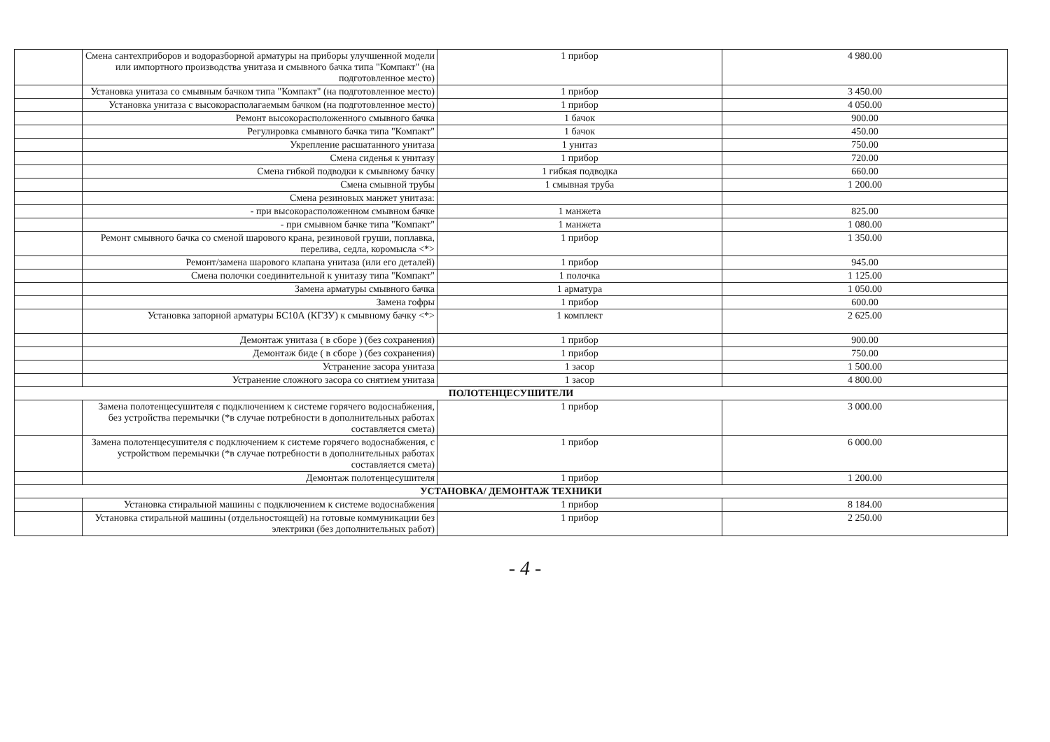| | Смена сантехприборов и водоразборной арматуры на приборы улучшенной модели или импортного производства унитаза и смывного бачка типа "Компакт" (на подготовленное место) | 1 прибор | 4 980.00 |
| | Установка унитаза со смывным бачком типа "Компакт" (на подготовленное место) | 1 прибор | 3 450.00 |
| | Установка унитаза с высокорасполагаемым бачком (на подготовленное место) | 1 прибор | 4 050.00 |
| | Ремонт высокорасположенного смывного бачка | 1 бачок | 900.00 |
| | Регулировка смывного бачка типа "Компакт" | 1 бачок | 450.00 |
| | Укрепление расшатанного унитаза | 1 унитаз | 750.00 |
| | Смена сиденья к унитазу | 1 прибор | 720.00 |
| | Смена гибкой подводки к смывному бачку | 1 гибкая подводка | 660.00 |
| | Смена смывной трубы | 1 смывная труба | 1 200.00 |
| | Смена резиновых манжет унитаза: | | |
| | - при высокорасположенном смывном бачке | 1 манжета | 825.00 |
| | - при смывном бачке типа "Компакт" | 1 манжета | 1 080.00 |
| | Ремонт смывного бачка со сменой шарового крана, резиновой груши, поплавка, перелива, седла, коромысла <*> | 1 прибор | 1 350.00 |
| | Ремонт/замена шарового клапана унитаза (или его деталей) | 1 прибор | 945.00 |
| | Смена полочки соединительной к унитазу типа "Компакт" | 1 полочка | 1 125.00 |
| | Замена арматуры смывного бачка | 1 арматура | 1 050.00 |
| | Замена гофры | 1 прибор | 600.00 |
| | Установка запорной арматуры БС10А (КГЗУ) к смывному бачку <*> | 1 комплект | 2 625.00 |
| | Демонтаж унитаза ( в сборе ) (без сохранения) | 1 прибор | 900.00 |
| | Демонтаж биде ( в сборе ) (без сохранения) | 1 прибор | 750.00 |
| | Устранение засора унитаза | 1 засор | 1 500.00 |
| | Устранение сложного засора со снятием унитаза | 1 засор | 4 800.00 |
| ПОЛОТЕНЦЕСУШИТЕЛИ | | | |
| | Замена полотенцесушителя с подключением к системе горячего водоснабжения, без устройства перемычки (*в случае потребности в дополнительных работах составляется смета) | 1 прибор | 3 000.00 |
| | Замена полотенцесушителя с подключением к системе горячего водоснабжения, с устройством перемычки (*в случае потребности в дополнительных работах составляется смета) | 1 прибор | 6 000.00 |
| | Демонтаж полотенцесушителя | 1 прибор | 1 200.00 |
| УСТАНОВКА/ ДЕМОНТАЖ ТЕХНИКИ | | | |
| | Установка стиральной машины с подключением к системе водоснабжения | 1 прибор | 8 184.00 |
| | Установка стиральной машины (отдельностоящей) на готовые коммуникации без электрики (без дополнительных работ) | 1 прибор | 2 250.00 |
- 4 -